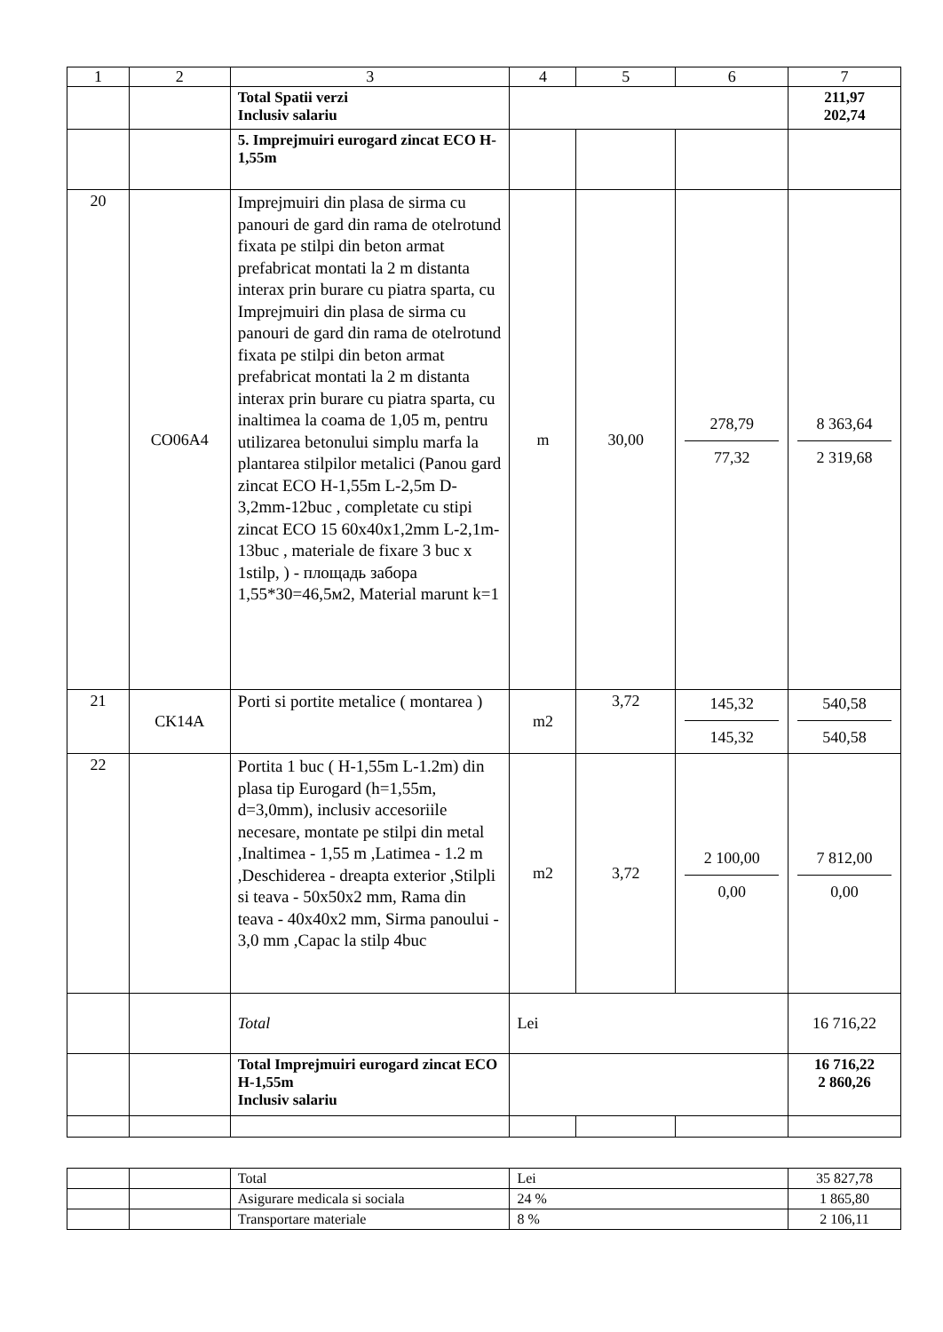| 1 | 2 | 3 | 4 | 5 | 6 | 7 |
| --- | --- | --- | --- | --- | --- | --- |
| | | Total Spatii verzi Inclusiv salariu | | | | 211,97 202,74 |
| | | 5. Imprejmuiri eurogard zincat ECO H-1,55m | | | | |
| 20 | CO06A4 | Imprejmuiri din plasa de sirma cu panouri de gard din rama de otelrotund fixata pe stilpi din beton armat prefabricat montati la 2 m distanta interax prin burare cu piatra sparta, cu Imprejmuiri din plasa de sirma cu panouri de gard din rama de otelrotund fixata pe stilpi din beton armat prefabricat montati la 2 m distanta interax prin burare cu piatra sparta, cu inaltimea la coama de 1,05 m, pentru utilizarea betonului simplu marfa la plantarea stilpilor metalici (Panou gard zincat ECO H-1,55m L-2,5m D-3,2mm-12buc , completate cu stipi zincat ECO 15 60x40x1,2mm L-2,1m-13buc , materiale de fixare 3 buc x 1stilp, ) - площадь забора 1,55*30=46,5м2, Material marunt k=1 | m | 30,00 | 278,79 77,32 | 8 363,64 2 319,68 |
| 21 | CK14A | Porti si portite metalice ( montarea ) | m2 | 3,72 | 145,32 145,32 | 540,58 540,58 |
| 22 | | Portita 1 buc ( H-1,55m L-1.2m) din plasa tip Eurogard (h=1,55m, d=3,0mm), inclusiv accesoriile necesare, montate pe stilpi din metal ,Inaltimea - 1,55 m ,Latimea - 1.2 m ,Deschiderea - dreapta exterior ,Stilpli si teava - 50x50x2 mm, Rama din teava - 40x40x2 mm, Sirma panoului - 3,0 mm ,Capac la stilp 4buc | m2 | 3,72 | 2 100,00 0,00 | 7 812,00 0,00 |
| | | Total | Lei | | | 16 716,22 |
| | | Total Imprejmuiri eurogard zincat ECO H-1,55m Inclusiv salariu | | | | 16 716,22 2 860,26 |
| | | Total | Lei | 35 827,78 |
| | | Asigurare medicala si sociala | 24 % | 1 865,80 |
| | | Transportare materiale | 8 % | 2 106,11 |